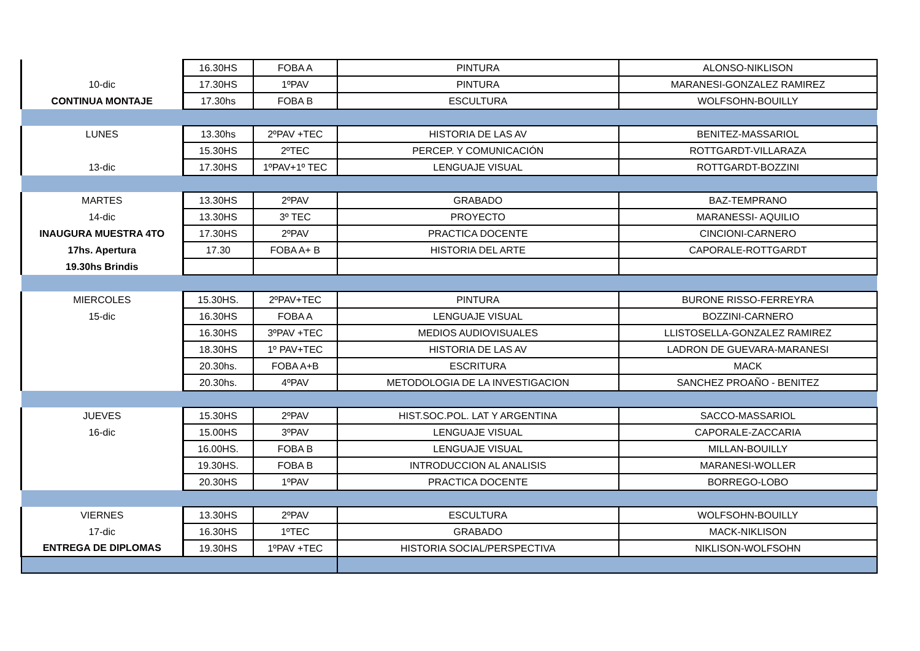| | 16.30HS | FOBA A | PINTURA | ALONSO-NIKLISON |
| 10-dic | 17.30HS | 1ºPAV | PINTURA | MARANESI-GONZALEZ RAMIREZ |
| CONTINUA MONTAJE | 17.30hs | FOBA B | ESCULTURA | WOLFSOHN-BOUILLY |
| LUNES | 13.30hs | 2ºPAV +TEC | HISTORIA DE LAS AV | BENITEZ-MASSARIOL |
| | 15.30HS | 2ºTEC | PERCEP. Y COMUNICACIÓN | ROTTGARDT-VILLARAZA |
| 13-dic | 17.30HS | 1ºPAV+1º TEC | LENGUAJE VISUAL | ROTTGARDT-BOZZINI |
| MARTES | 13.30HS | 2ºPAV | GRABADO | BAZ-TEMPRANO |
| 14-dic | 13.30HS | 3º TEC | PROYECTO | MARANESSI- AQUILIO |
| INAUGURA MUESTRA 4TO | 17.30HS | 2ºPAV | PRACTICA DOCENTE | CINCIONI-CARNERO |
| 17hs. Apertura | 17.30 | FOBA A+ B | HISTORIA DEL ARTE | CAPORALE-ROTTGARDT |
| 19.30hs Brindis | | | | |
| MIERCOLES | 15.30HS. | 2ºPAV+TEC | PINTURA | BURONE RISSO-FERREYRA |
| 15-dic | 16.30HS | FOBA A | LENGUAJE VISUAL | BOZZINI-CARNERO |
| | 16.30HS | 3ºPAV +TEC | MEDIOS AUDIOVISUALES | LLISTOSELLA-GONZALEZ RAMIREZ |
| | 18.30HS | 1º PAV+TEC | HISTORIA DE LAS AV | LADRON DE GUEVARA-MARANESI |
| | 20.30hs. | FOBA A+B | ESCRITURA | MACK |
| | 20.30hs. | 4ºPAV | METODOLOGIA DE LA INVESTIGACION | SANCHEZ PROAÑO - BENITEZ |
| JUEVES | 15.30HS | 2ºPAV | HIST.SOC.POL. LAT Y ARGENTINA | SACCO-MASSARIOL |
| 16-dic | 15.00HS | 3ºPAV | LENGUAJE VISUAL | CAPORALE-ZACCARIA |
| | 16.00HS. | FOBA B | LENGUAJE VISUAL | MILLAN-BOUILLY |
| | 19.30HS. | FOBA B | INTRODUCCION AL ANALISIS | MARANESI-WOLLER |
| | 20.30HS | 1ºPAV | PRACTICA DOCENTE | BORREGO-LOBO |
| VIERNES | 13.30HS | 2ºPAV | ESCULTURA | WOLFSOHN-BOUILLY |
| 17-dic | 16.30HS | 1ºTEC | GRABADO | MACK-NIKLISON |
| ENTREGA DE DIPLOMAS | 19.30HS | 1ºPAV +TEC | HISTORIA SOCIAL/PERSPECTIVA | NIKLISON-WOLFSOHN |